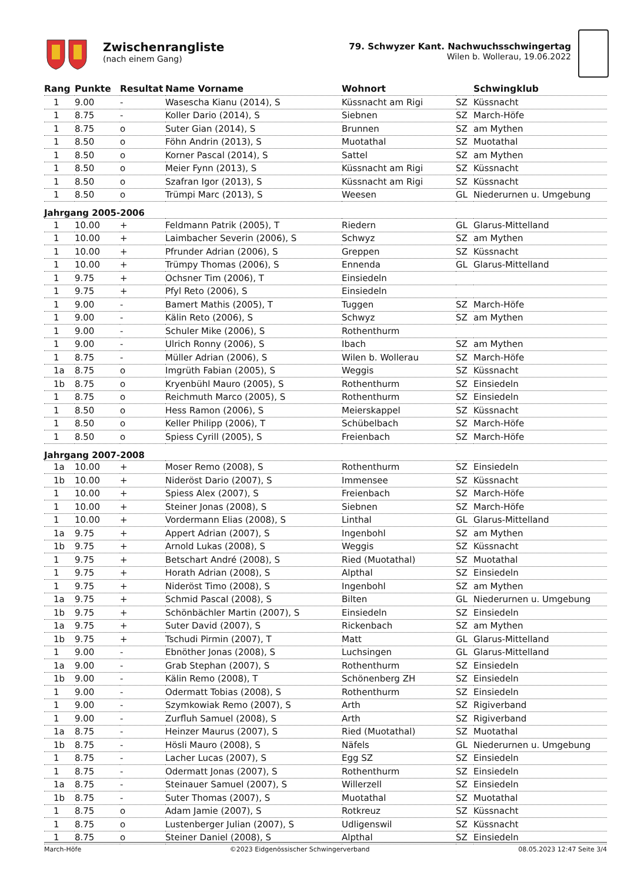Zwischenrangliste
(nach einem Gang)
79. Schwyzer Kant. Nachwuchsschwingertag
Wilen b. Wollerau, 19.06.2022
| Rang | Punkte | Resultat | Name Vorname | Wohnort | | Schwingklub |
| --- | --- | --- | --- | --- | --- | --- |
| 1 | 9.00 | - | Wasescha Kianu (2014), S | Küssnacht am Rigi | SZ | Küssnacht |
| 1 | 8.75 | - | Koller Dario (2014), S | Siebnen | SZ | March-Höfe |
| 1 | 8.75 | o | Suter Gian (2014), S | Brunnen | SZ | am Mythen |
| 1 | 8.50 | o | Föhn Andrin (2013), S | Muotathal | SZ | Muotathal |
| 1 | 8.50 | o | Korner Pascal (2014), S | Sattel | SZ | am Mythen |
| 1 | 8.50 | o | Meier Fynn (2013), S | Küssnacht am Rigi | SZ | Küssnacht |
| 1 | 8.50 | o | Szafran Igor (2013), S | Küssnacht am Rigi | SZ | Küssnacht |
| 1 | 8.50 | o | Trümpi Marc (2013), S | Weesen | GL | Niederurnen u. Umgebung |
| Jahrgang 2005-2006 | | | | | | |
| 1 | 10.00 | + | Feldmann Patrik (2005), T | Riedern | GL | Glarus-Mittelland |
| 1 | 10.00 | + | Laimbacher Severin (2006), S | Schwyz | SZ | am Mythen |
| 1 | 10.00 | + | Pfrunder Adrian (2006), S | Greppen | SZ | Küssnacht |
| 1 | 10.00 | + | Trümpy Thomas (2006), S | Ennenda | GL | Glarus-Mittelland |
| 1 | 9.75 | + | Ochsner Tim (2006), T | Einsiedeln | | |
| 1 | 9.75 | + | Pfyl Reto (2006), S | Einsiedeln | | |
| 1 | 9.00 | - | Bamert Mathis (2005), T | Tuggen | SZ | March-Höfe |
| 1 | 9.00 | - | Kälin Reto (2006), S | Schwyz | SZ | am Mythen |
| 1 | 9.00 | - | Schuler Mike (2006), S | Rothenthurm | | |
| 1 | 9.00 | - | Ulrich Ronny (2006), S | Ibach | SZ | am Mythen |
| 1 | 8.75 | - | Müller Adrian (2006), S | Wilen b. Wollerau | SZ | March-Höfe |
| 1a | 8.75 | o | Imgrüth Fabian (2005), S | Weggis | SZ | Küssnacht |
| 1b | 8.75 | o | Kryenbühl Mauro (2005), S | Rothenthurm | SZ | Einsiedeln |
| 1 | 8.75 | o | Reichmuth Marco (2005), S | Rothenthurm | SZ | Einsiedeln |
| 1 | 8.50 | o | Hess Ramon (2006), S | Meierskappel | SZ | Küssnacht |
| 1 | 8.50 | o | Keller Philipp (2006), T | Schübelbach | SZ | March-Höfe |
| 1 | 8.50 | o | Spiess Cyrill (2005), S | Freienbach | SZ | March-Höfe |
| Jahrgang 2007-2008 | | | | | | |
| 1a | 10.00 | + | Moser Remo (2008), S | Rothenthurm | SZ | Einsiedeln |
| 1b | 10.00 | + | Nideröst Dario (2007), S | Immensee | SZ | Küssnacht |
| 1 | 10.00 | + | Spiess Alex (2007), S | Freienbach | SZ | March-Höfe |
| 1 | 10.00 | + | Steiner Jonas (2008), S | Siebnen | SZ | March-Höfe |
| 1 | 10.00 | + | Vordermann Elias (2008), S | Linthal | GL | Glarus-Mittelland |
| 1a | 9.75 | + | Appert Adrian (2007), S | Ingenbohl | SZ | am Mythen |
| 1b | 9.75 | + | Arnold Lukas (2008), S | Weggis | SZ | Küssnacht |
| 1 | 9.75 | + | Betschart André (2008), S | Ried (Muotathal) | SZ | Muotathal |
| 1 | 9.75 | + | Horath Adrian (2008), S | Alpthal | SZ | Einsiedeln |
| 1 | 9.75 | + | Nideröst Timo (2008), S | Ingenbohl | SZ | am Mythen |
| 1a | 9.75 | + | Schmid Pascal (2008), S | Bilten | GL | Niederurnen u. Umgebung |
| 1b | 9.75 | + | Schönbächler Martin (2007), S | Einsiedeln | SZ | Einsiedeln |
| 1a | 9.75 | + | Suter David (2007), S | Rickenbach | SZ | am Mythen |
| 1b | 9.75 | + | Tschudi Pirmin (2007), T | Matt | GL | Glarus-Mittelland |
| 1 | 9.00 | - | Ebnöther Jonas (2008), S | Luchsingen | GL | Glarus-Mittelland |
| 1a | 9.00 | - | Grab Stephan (2007), S | Rothenthurm | SZ | Einsiedeln |
| 1b | 9.00 | - | Kälin Remo (2008), T | Schönenberg ZH | SZ | Einsiedeln |
| 1 | 9.00 | - | Odermatt Tobias (2008), S | Rothenthurm | SZ | Einsiedeln |
| 1 | 9.00 | - | Szymkowiak Remo (2007), S | Arth | SZ | Rigiverband |
| 1 | 9.00 | - | Zurfluh Samuel (2008), S | Arth | SZ | Rigiverband |
| 1a | 8.75 | - | Heinzer Maurus (2007), S | Ried (Muotathal) | SZ | Muotathal |
| 1b | 8.75 | - | Hösli Mauro (2008), S | Näfels | GL | Niederurnen u. Umgebung |
| 1 | 8.75 | - | Lacher Lucas (2007), S | Egg SZ | SZ | Einsiedeln |
| 1 | 8.75 | - | Odermatt Jonas (2007), S | Rothenthurm | SZ | Einsiedeln |
| 1a | 8.75 | - | Steinauer Samuel (2007), S | Willerzell | SZ | Einsiedeln |
| 1b | 8.75 | - | Suter Thomas (2007), S | Muotathal | SZ | Muotathal |
| 1 | 8.75 | o | Adam Jamie (2007), S | Rotkreuz | SZ | Küssnacht |
| 1 | 8.75 | o | Lustenberger Julian (2007), S | Udligenswil | SZ | Küssnacht |
| 1 | 8.75 | o | Steiner Daniel (2008), S | Alpthal | SZ | Einsiedeln |
March-Höfe ©2023 Eidgenössischer Schwingerverband 08.05.2023 12:47 Seite 3/4